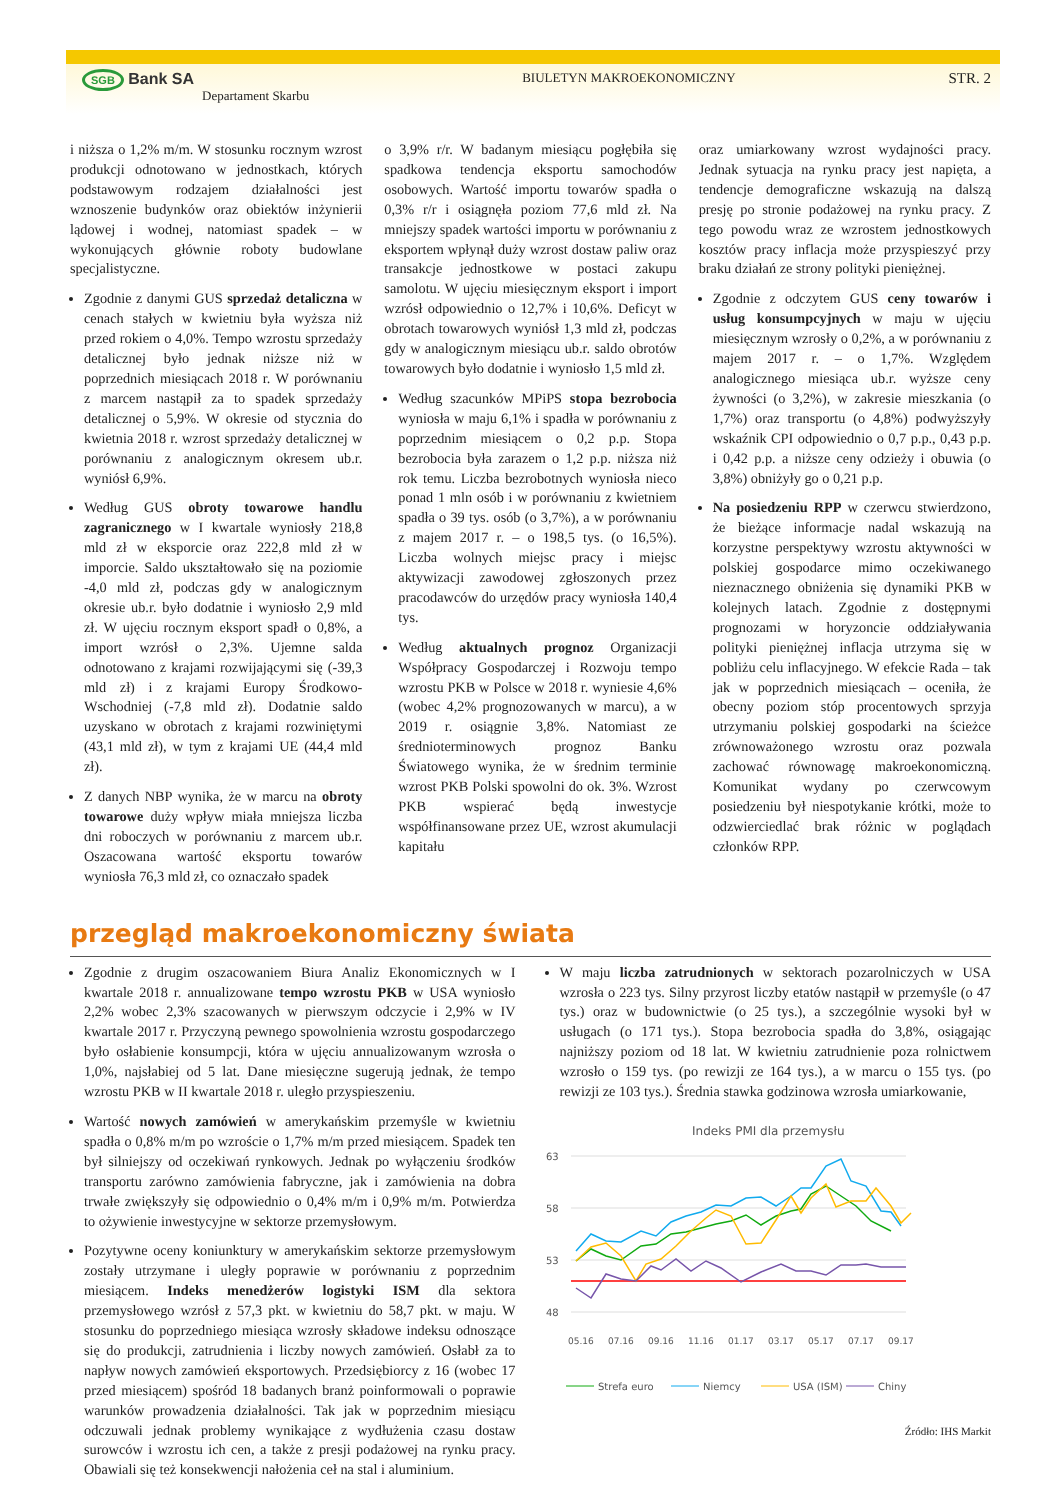SGB Bank SA
Departament Skarbu
BIULETYN MAKROEKONOMICZNY
STR. 2
i niższa o 1,2% m/m. W stosunku rocznym wzrost produkcji odnotowano w jednostkach, których podstawowym rodzajem działalności jest wznoszenie budynków oraz obiektów inżynierii lądowej i wodnej, natomiast spadek – w wykonujących głównie roboty budowlane specjalistyczne.
Zgodnie z danymi GUS sprzedaż detaliczna w cenach stałych w kwietniu była wyższa niż przed rokiem o 4,0%. Tempo wzrostu sprzedaży detalicznej było jednak niższe niż w poprzednich miesiącach 2018 r. W porównaniu z marcem nastąpił za to spadek sprzedaży detalicznej o 5,9%. W okresie od stycznia do kwietnia 2018 r. wzrost sprzedaży detalicznej w porównaniu z analogicznym okresem ub.r. wyniósł 6,9%.
Według GUS obroty towarowe handlu zagranicznego w I kwartale wyniosły 218,8 mld zł w eksporcie oraz 222,8 mld zł w imporcie. Saldo ukształtowało się na poziomie -4,0 mld zł, podczas gdy w analogicznym okresie ub.r. było dodatnie i wyniosło 2,9 mld zł. W ujęciu rocznym eksport spadł o 0,8%, a import wzrósł o 2,3%. Ujemne salda odnotowano z krajami rozwijającymi się (-39,3 mld zł) i z krajami Europy Środkowo-Wschodniej (-7,8 mld zł). Dodatnie saldo uzyskano w obrotach z krajami rozwiniętymi (43,1 mld zł), w tym z krajami UE (44,4 mld zł).
Z danych NBP wynika, że w marcu na obroty towarowe duży wpływ miała mniejsza liczba dni roboczych w porównaniu z marcem ub.r. Oszacowana wartość eksportu towarów wyniosła 76,3 mld zł, co oznaczało spadek
o 3,9% r/r. W badanym miesiącu pogłębiła się spadkowa tendencja eksportu samochodów osobowych. Wartość importu towarów spadła o 0,3% r/r i osiągnęła poziom 77,6 mld zł. Na mniejszy spadek wartości importu w porównaniu z eksportem wpłynął duży wzrost dostaw paliw oraz transakcje jednostkowe w postaci zakupu samolotu. W ujęciu miesięcznym eksport i import wzrósł odpowiednio o 12,7% i 10,6%. Deficyt w obrotach towarowych wyniósł 1,3 mld zł, podczas gdy w analogicznym miesiącu ub.r. saldo obrotów towarowych było dodatnie i wyniosło 1,5 mld zł.
Według szacunków MPiPS stopa bezrobocia wyniosła w maju 6,1% i spadła w porównaniu z poprzednim miesiącem o 0,2 p.p. Stopa bezrobocia była zarazem o 1,2 p.p. niższa niż rok temu. Liczba bezrobotnych wyniosła nieco ponad 1 mln osób i w porównaniu z kwietniem spadła o 39 tys. osób (o 3,7%), a w porównaniu z majem 2017 r. – o 198,5 tys. (o 16,5%). Liczba wolnych miejsc pracy i miejsc aktywizacji zawodowej zgłoszonych przez pracodawców do urzędów pracy wyniosła 140,4 tys.
Według aktualnych prognoz Organizacji Współpracy Gospodarczej i Rozwoju tempo wzrostu PKB w Polsce w 2018 r. wyniesie 4,6% (wobec 4,2% prognozowanych w marcu), a w 2019 r. osiągnie 3,8%. Natomiast ze średnioterminowych prognoz Banku Światowego wynika, że w średnim terminie wzrost PKB Polski spowolni do ok. 3%. Wzrost PKB wspierać będą inwestycje współfinansowane przez UE, wzrost akumulacji kapitału
oraz umiarkowany wzrost wydajności pracy. Jednak sytuacja na rynku pracy jest napięta, a tendencje demograficzne wskazują na dalszą presję po stronie podażowej na rynku pracy. Z tego powodu wraz ze wzrostem jednostkowych kosztów pracy inflacja może przyspieszyć przy braku działań ze strony polityki pieniężnej.
Zgodnie z odczytem GUS ceny towarów i usług konsumpcyjnych w maju w ujęciu miesięcznym wzrosły o 0,2%, a w porównaniu z majem 2017 r. – o 1,7%. Względem analogicznego miesiąca ub.r. wyższe ceny żywności (o 3,2%), w zakresie mieszkania (o 1,7%) oraz transportu (o 4,8%) podwyższyły wskaźnik CPI odpowiednio o 0,7 p.p., 0,43 p.p. i 0,42 p.p. a niższe ceny odzieży i obuwia (o 3,8%) obniżyły go o 0,21 p.p.
Na posiedzeniu RPP w czerwcu stwierdzono, że bieżące informacje nadal wskazują na korzystne perspektywy wzrostu aktywności w polskiej gospodarce mimo oczekiwanego nieznacznego obniżenia się dynamiki PKB w kolejnych latach. Zgodnie z dostępnymi prognozami w horyzoncie oddziaływania polityki pieniężnej inflacja utrzyma się w pobliżu celu inflacyjnego. W efekcie Rada – tak jak w poprzednich miesiącach – oceniła, że obecny poziom stóp procentowych sprzyja utrzymaniu polskiej gospodarki na ścieżce zrównoważonego wzrostu oraz pozwala zachować równowagę makroekonomiczną. Komunikat wydany po czerwcowym posiedzeniu był niespotykanie krótki, może to odzwierciedlać brak różnic w poglądach członków RPP.
przegląd makroekonomiczny świata
Zgodnie z drugim oszacowaniem Biura Analiz Ekonomicznych w I kwartale 2018 r. annualizowane tempo wzrostu PKB w USA wyniosło 2,2% wobec 2,3% szacowanych w pierwszym odczycie i 2,9% w IV kwartale 2017 r. Przyczyną pewnego spowolnienia wzrostu gospodarczego było osłabienie konsumpcji, która w ujęciu annualizowanym wzrosła o 1,0%, najsłabiej od 5 lat. Dane miesięczne sugerują jednak, że tempo wzrostu PKB w II kwartale 2018 r. uległo przyspieszeniu.
Wartość nowych zamówień w amerykańskim przemyśle w kwietniu spadła o 0,8% m/m po wzroście o 1,7% m/m przed miesiącem. Spadek ten był silniejszy od oczekiwań rynkowych. Jednak po wyłączeniu środków transportu zarówno zamówienia fabryczne, jak i zamówienia na dobra trwałe zwiększyły się odpowiednio o 0,4% m/m i 0,9% m/m. Potwierdza to ożywienie inwestycyjne w sektorze przemysłowym.
Pozytywne oceny koniunktury w amerykańskim sektorze przemysłowym zostały utrzymane i uległy poprawie w porównaniu z poprzednim miesiącem. Indeks menedżerów logistyki ISM dla sektora przemysłowego wzrósł z 57,3 pkt. w kwietniu do 58,7 pkt. w maju. W stosunku do poprzedniego miesiąca wzrosły składowe indeksu odnoszące się do produkcji, zatrudnienia i liczby nowych zamówień. Osłabł za to napływ nowych zamówień eksportowych. Przedsiębiorcy z 16 (wobec 17 przed miesiącem) spośród 18 badanych branż poinformowali o poprawie warunków prowadzenia działalności. Tak jak w poprzednim miesiącu odczuwali jednak problemy wynikające z wydłużenia czasu dostaw surowców i wzrostu ich cen, a także z presji podażowej na rynku pracy. Obawiali się też konsekwencji nałożenia ceł na stal i aluminium.
W maju liczba zatrudnionych w sektorach pozarolniczych w USA wzrosła o 223 tys. Silny przyrost liczby etatów nastąpił w przemyśle (o 47 tys.) oraz w budownictwie (o 25 tys.), a szczególnie wysoki był w usługach (o 171 tys.). Stopa bezrobocia spadła do 3,8%, osiągając najniższy poziom od 18 lat. W kwietniu zatrudnienie poza rolnictwem wzrosło o 159 tys. (po rewizji ze 164 tys.), a w marcu o 155 tys. (po rewizji ze 103 tys.). Średnia stawka godzinowa wzrosła umiarkowanie,
Indeks PMI dla przemysłu
63
58
53
48
05.16
07.16
09.16
11.16
01.17
03.17
05.17
07.17
09.17
Strefa euro
Niemcy
USA (ISM)
Chiny
Źródło: IHS Markit